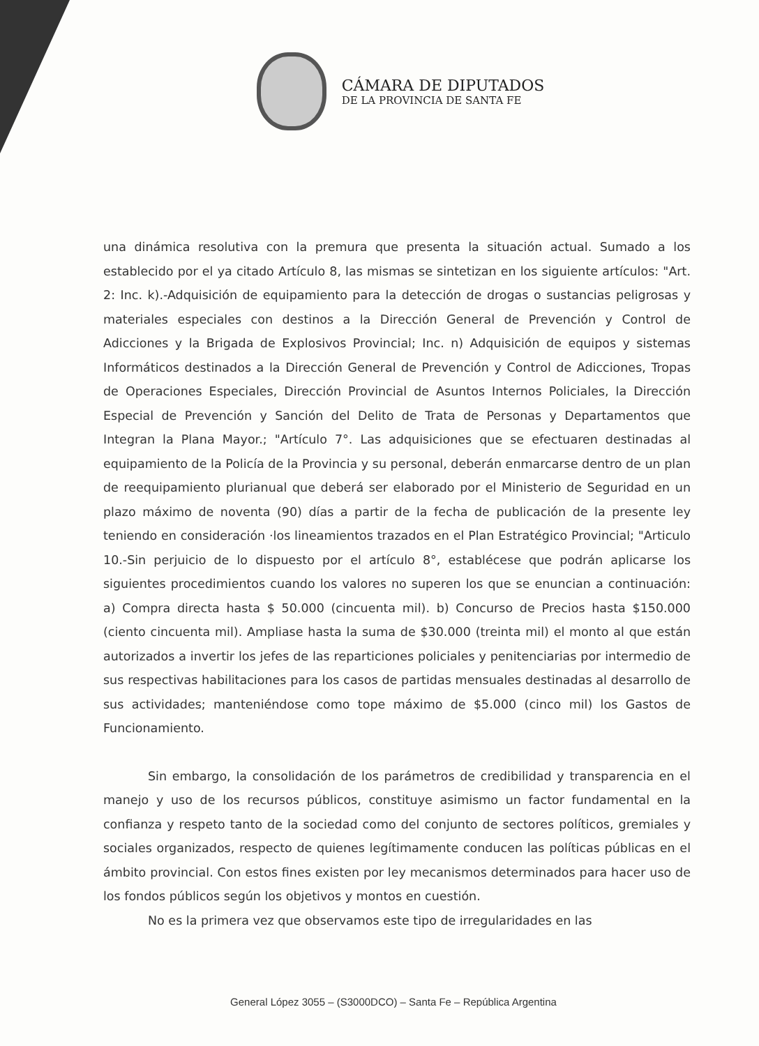CÁMARA DE DIPUTADOS
DE LA PROVINCIA DE SANTA FE
una dinámica resolutiva con la premura que presenta la situación actual. Sumado a los establecido por el ya citado Artículo 8, las mismas se sintetizan en los siguiente artículos: "Art. 2: Inc. k).-Adquisición de equipamiento para la detección de drogas o sustancias peligrosas y materiales especiales con destinos a la Dirección General de Prevención y Control de Adicciones y la Brigada de Explosivos Provincial; Inc. n) Adquisición de equipos y sistemas Informáticos destinados a la Dirección General de Prevención y Control de Adicciones, Tropas de Operaciones Especiales, Dirección Provincial de Asuntos Internos Policiales, la Dirección Especial de Prevención y Sanción del Delito de Trata de Personas y Departamentos que Integran la Plana Mayor.; "Artículo 7°. Las adquisiciones que se efectuaren destinadas al equipamiento de la Policía de la Provincia y su personal, deberán enmarcarse dentro de un plan de reequipamiento plurianual que deberá ser elaborado por el Ministerio de Seguridad en un plazo máximo de noventa (90) días a partir de la fecha de publicación de la presente ley teniendo en consideración ·los lineamientos trazados en el Plan Estratégico Provincial; "Articulo 10.-Sin perjuicio de lo dispuesto por el artículo 8°, establécese que podrán aplicarse los siguientes procedimientos cuando los valores no superen los que se enuncian a continuación: a) Compra directa hasta $ 50.000 (cincuenta mil). b) Concurso de Precios hasta $150.000 (ciento cincuenta mil). Ampliase hasta la suma de $30.000 (treinta mil) el monto al que están autorizados a invertir los jefes de las reparticiones policiales y penitenciarias por intermedio de sus respectivas habilitaciones para los casos de partidas mensuales destinadas al desarrollo de sus actividades; manteniéndose como tope máximo de $5.000 (cinco mil) los Gastos de Funcionamiento.
Sin embargo, la consolidación de los parámetros de credibilidad y transparencia en el manejo y uso de los recursos públicos, constituye asimismo un factor fundamental en la confianza y respeto tanto de la sociedad como del conjunto de sectores políticos, gremiales y sociales organizados, respecto de quienes legítimamente conducen las políticas públicas en el ámbito provincial. Con estos fines existen por ley mecanismos determinados para hacer uso de los fondos públicos según los objetivos y montos en cuestión.
No es la primera vez que observamos este tipo de irregularidades en las
General López 3055 – (S3000DCO) – Santa Fe – República Argentina